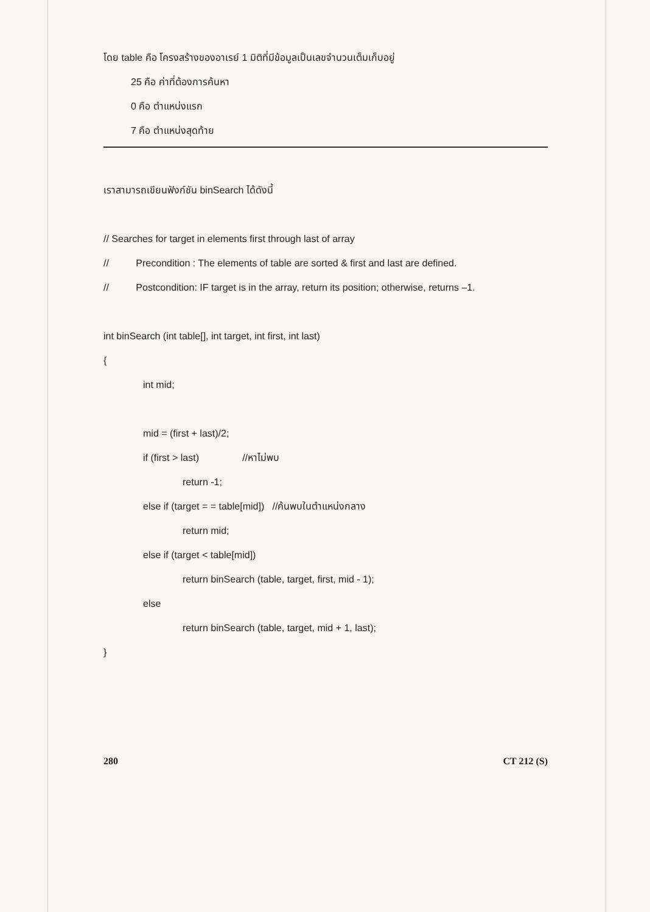โดย table คือ โครงสร้างของอาเรย์ 1 มิติที่มีข้อมูลเป็นเลขจำนวนเต็มเก็บอยู่
25 คือ ค่าที่ต้องการค้นหา
0 คือ ตำแหน่งแรก
7 คือ ตำแหน่งสุดท้าย
เราสามารถเขียนฟังก์ชัน binSearch ได้ดังนี้
// Searches for target in elements first through last of array
// Precondition : The elements of table are sorted & first and last are defined.
// Postcondition: IF target is in the array, return its position; otherwise, returns –1.
int binSearch (int table[], int target, int first, int last)
{
int mid;
mid = (first + last)/2;
if (first > last) //หาไม่พบ
return -1;
else if (target = = table[mid]) //ค้นพบในตำแหน่งกลาง
return mid;
else if (target < table[mid])
return binSearch (table, target, first, mid - 1);
else
return binSearch (table, target, mid + 1, last);
}
280 CT 212 (S)